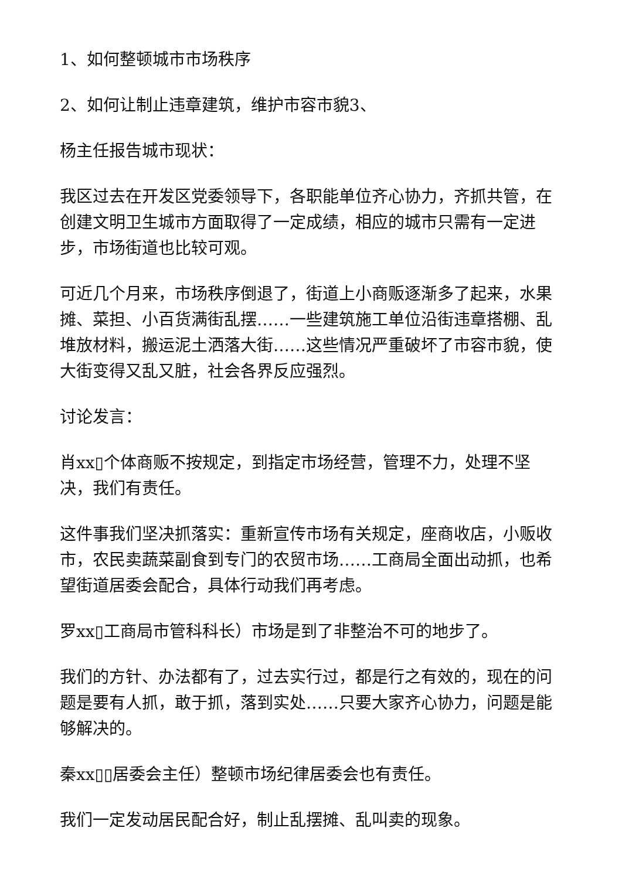1、如何整顿城市市场秩序
2、如何让制止违章建筑，维护市容市貌3、
杨主任报告城市现状：
我区过去在开发区党委领导下，各职能单位齐心协力，齐抓共管，在创建文明卫生城市方面取得了一定成绩，相应的城市只需有一定进步，市场街道也比较可观。
可近几个月来，市场秩序倒退了，街道上小商贩逐渐多了起来，水果摊、菜担、小百货满街乱摆……一些建筑施工单位沿街违章搭棚、乱堆放材料，搬运泥土洒落大街……这些情况严重破坏了市容市貌，使大街变得又乱又脏，社会各界反应强烈。
讨论发言：
肖xx▯个体商贩不按规定，到指定市场经营，管理不力，处理不坚决，我们有责任。
这件事我们坚决抓落实：重新宣传市场有关规定，座商收店，小贩收市，农民卖蔬菜副食到专门的农贸市场……工商局全面出动抓，也希望街道居委会配合，具体行动我们再考虑。
罗xx▯工商局市管科科长）市场是到了非整治不可的地步了。
我们的方针、办法都有了，过去实行过，都是行之有效的，现在的问题是要有人抓，敢于抓，落到实处……只要大家齐心协力，问题是能够解决的。
秦xx▯▯居委会主任）整顿市场纪律居委会也有责任。
我们一定发动居民配合好，制止乱摆摊、乱叫卖的现象。